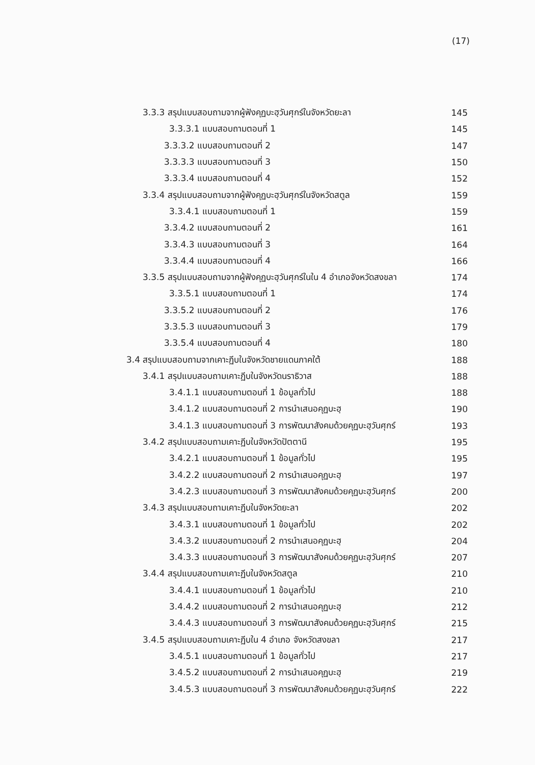(17)
3.3.3 สรุปแบบสอบถามจากผู้ฟังคุฏบะฮฺวันศุกร์ในจังหวัดยะลา 145
3.3.3.1 แบบสอบถามตอนที่ 1 145
3.3.3.2 แบบสอบถามตอนที่ 2 147
3.3.3.3 แบบสอบถามตอนที่ 3 150
3.3.3.4 แบบสอบถามตอนที่ 4 152
3.3.4 สรุปแบบสอบถามจากผู้ฟังคุฏบะฮฺวันศุกร์ในจังหวัดสตูล 159
3.3.4.1 แบบสอบถามตอนที่ 1 159
3.3.4.2 แบบสอบถามตอนที่ 2 161
3.3.4.3 แบบสอบถามตอนที่ 3 164
3.3.4.4 แบบสอบถามตอนที่ 4 166
3.3.5 สรุปแบบสอบถามจากผู้ฟังคุฏบะฮฺวันศุกร์ในใน 4 อำเภอจังหวัดสงขลา 174
3.3.5.1 แบบสอบถามตอนที่ 1 174
3.3.5.2 แบบสอบถามตอนที่ 2 176
3.3.5.3 แบบสอบถามตอนที่ 3 179
3.3.5.4 แบบสอบถามตอนที่ 4 180
3.4 สรุปแบบสอบถามจากเคาะฏีบในจังหวัดชายแดนภาคใต้ 188
3.4.1 สรุปแบบสอบถามเคาะฏีบในจังหวัดนราธิวาส 188
3.4.1.1 แบบสอบถามตอนที่ 1 ข้อมูลทั่วไป 188
3.4.1.2 แบบสอบถามตอนที่ 2 การนำเสนอคุฏบะฮฺ 190
3.4.1.3 แบบสอบถามตอนที่ 3 การพัฒนาสังคมด้วยคุฏบะฮฺวันศุกร์ 193
3.4.2 สรุปแบบสอบถามเคาะฏีบในจังหวัดปัตตานี 195
3.4.2.1 แบบสอบถามตอนที่ 1 ข้อมูลทั่วไป 195
3.4.2.2 แบบสอบถามตอนที่ 2 การนำเสนอคุฏบะฮฺ 197
3.4.2.3 แบบสอบถามตอนที่ 3 การพัฒนาสังคมด้วยคุฏบะฮฺวันศุกร์ 200
3.4.3 สรุปแบบสอบถามเคาะฏีบในจังหวัดยะลา 202
3.4.3.1 แบบสอบถามตอนที่ 1 ข้อมูลทั่วไป 202
3.4.3.2 แบบสอบถามตอนที่ 2 การนำเสนอคุฏบะฮฺ 204
3.4.3.3 แบบสอบถามตอนที่ 3 การพัฒนาสังคมด้วยคุฏบะฮฺวันศุกร์ 207
3.4.4 สรุปแบบสอบถามเคาะฏีบในจังหวัดสตูล 210
3.4.4.1 แบบสอบถามตอนที่ 1 ข้อมูลทั่วไป 210
3.4.4.2 แบบสอบถามตอนที่ 2 การนำเสนอคุฏบะฮฺ 212
3.4.4.3 แบบสอบถามตอนที่ 3 การพัฒนาสังคมด้วยคุฏบะฮฺวันศุกร์ 215
3.4.5 สรุปแบบสอบถามเคาะฏีบใน 4 อำเภอ จังหวัดสงขลา 217
3.4.5.1 แบบสอบถามตอนที่ 1 ข้อมูลทั่วไป 217
3.4.5.2 แบบสอบถามตอนที่ 2 การนำเสนอคุฏบะฮฺ 219
3.4.5.3 แบบสอบถามตอนที่ 3 การพัฒนาสังคมด้วยคุฏบะฮฺวันศุกร์ 222